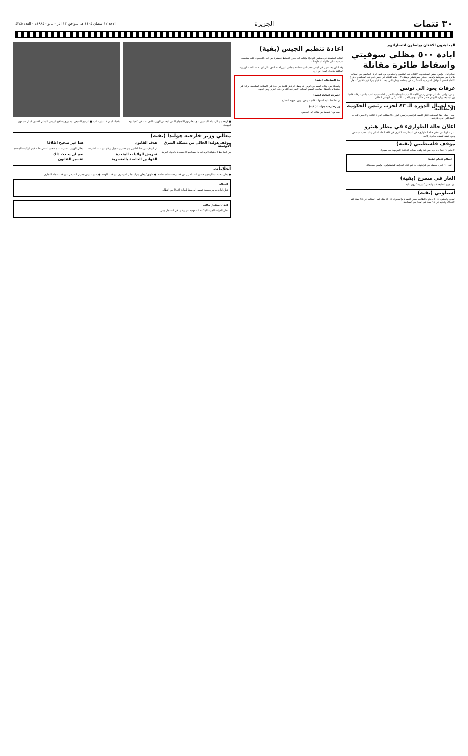٣٠ تتمات الجزيرة الاحد ١٢ شعبان ١٤٠٤ هـ الموافق ١٣ ايار - مايو - ١٩٨٤م - العدد ٤٢٤٥
المجاهدون الافغان يواصلون انتصاراتهم
ابادة ٥٠٠ مظلي سوفيتي واسقاط طائرة مقاتلة
اسلام اباد - واس. تمكن المجاهدون الافغان في الشامن والعشرين من شهر ابريل الماضي من اسقاط طائرة ميج سوفيتية وتدمير دبابتين سوفيتيتين ومقتل ١٢ جنديا افغانيا في كمين قام فيه المجاهدون بزرع الالغام لاحدى القوافل السوفيتية العسكرية في منطقة ميدان التي تبعد ٣٠ كيلو مترا غرب اقليم كندهار.
عرفات يعود الى تونس
تونس - واس. عاد الى تونس رئيس اللجنة التنفيذية لمنظمة التحرير الفلسطينية السيد ياسر عرفات قادما من اثينا بعد زيارة لليونان حضر خلالها مؤتمر الحزب الاشتراكي اليوناني الحاكم.
بدء اعمال الدورة الـ ٤٣ لحزب رئيس الحكومة الايطالية
روما - نبيل رضا المهايني. افتتح السيد كراكسي رئيس الوزراء الايطالي الدورة الثالثة والاربعين للحزب الاشتراكي الذي يتزعمه.
اعلان حالة الطوارىء في مطار هيثرو
لندن - كونا. تم اعلان حالة الطوارىء في المطارات الكبرى في كافة انحاء العالم وذلك عقب انباء عن وجود خطة لنسف طائرة ركاب.
موقف فلسطيني (بقية)
الاردني ان عمان قررت طواعية وقف حملات الدعاية الموجهة ضد سوريا.
السلام عليكم (بقية)
القدر ان تجرد نفسك من كرامتها.. ان تتبع تلك الكرامة للمتطاولين.. وليس للضعفاء.
الغار في مسرح (بقية)
بان نجوم الجامعة قاموا بعمل كبير يشكرون عليه.
استلوني (بقية)
اليدين والعينين. ٤ - ان يكون الطالب حسن السيرة والسلوك. ٥ - الا يقل عمر الطالب عن ١٥ سنة عند الالتحاق ولايزيد عن ١٨ سنة في المدارس الصباحية.
اعادة تنظيم الجيش (بقية)
الفئات المتمثلة في مجلس الوزراء وقالت انه يجري الضغط عسكريا من اجل الحصول على مكاسب سياسية على طاولة المفاوضات.
وقد اعلن بعد ظهر قبل امس عقب انتهاء جلسة مجلس الوزراء انه اتفق على ان تتعقد اللجنة الوزارية المكلفة باعداد البيان الوزاري.
بدء المباحثات (بقية)
وعسكريين. وكان السيد رود لوبرز قد وصل الرياض قادما من جدة في الساعة السادسة. وكان في استقباله بالمطار صاحب السمو الملكي الامير عبد الله بن عبد العزيز ولي العهد.
الشركة المالكة (بقية)
ان تحافظ عليه لسنوات قادمة ونحن نؤمن بحيوية التجارة.
وزيرخارجية هولندا (بقية)
ابيب وان نعيدها من هناك الى القدس.
■ اربعة من الزعماء اللبنانيين لدى مغادرتهم الاجتماع الثاني لمجلس الوزراء الذي عقد في بكفيا يوم الجمعة.
بكفيا - لبنان ١١ مايو - ا ب ■ الزعيم الشيعي نبيه بري يصافح الرئيس اللبناني الاسبق كميل شمعون.
معالي وزير خارجية هولندا (بقية)
موقف هولندا الحالي من مشكلة الشرق الاوسط
من الملاحظ ان هولندا تريد تعزيز مصالحها الاقتصادية بالدول العربية.
هدف القانون
ان الهدف من هذا القانون هو حصر وتسجيل ارقام عن عدد الطرات.
تحريض الولايات المتحدة
القوانين الخاصة بالعنصرية
هذا غير صحيح اطلاقا
معالي الوزير.. نشرت عدة صحف انه في حالة قيام الولايات المتحدة.
نعم لن يحدث ذلك
تفسير القانون
اعلانات
● يعلن محمد عبدالرحمن حسن العبدالعزيز عن فقد رخصة قيادة خاصة. ● طوبق / يعلن متزك جابر الدوسري عن فقد اللوحة. ● يعلن علوش جفران السبيعي عن فقد سجله التجاري.
اعـــلان
تعلن ادارة مرور منطقة عسير انه طبقا للمادة (١٨١) من النظام.
اعلان استئجار مكاتب
تعلن القوات الجوية الملكية السعودية عن رغبتها في استئجار مبنى.